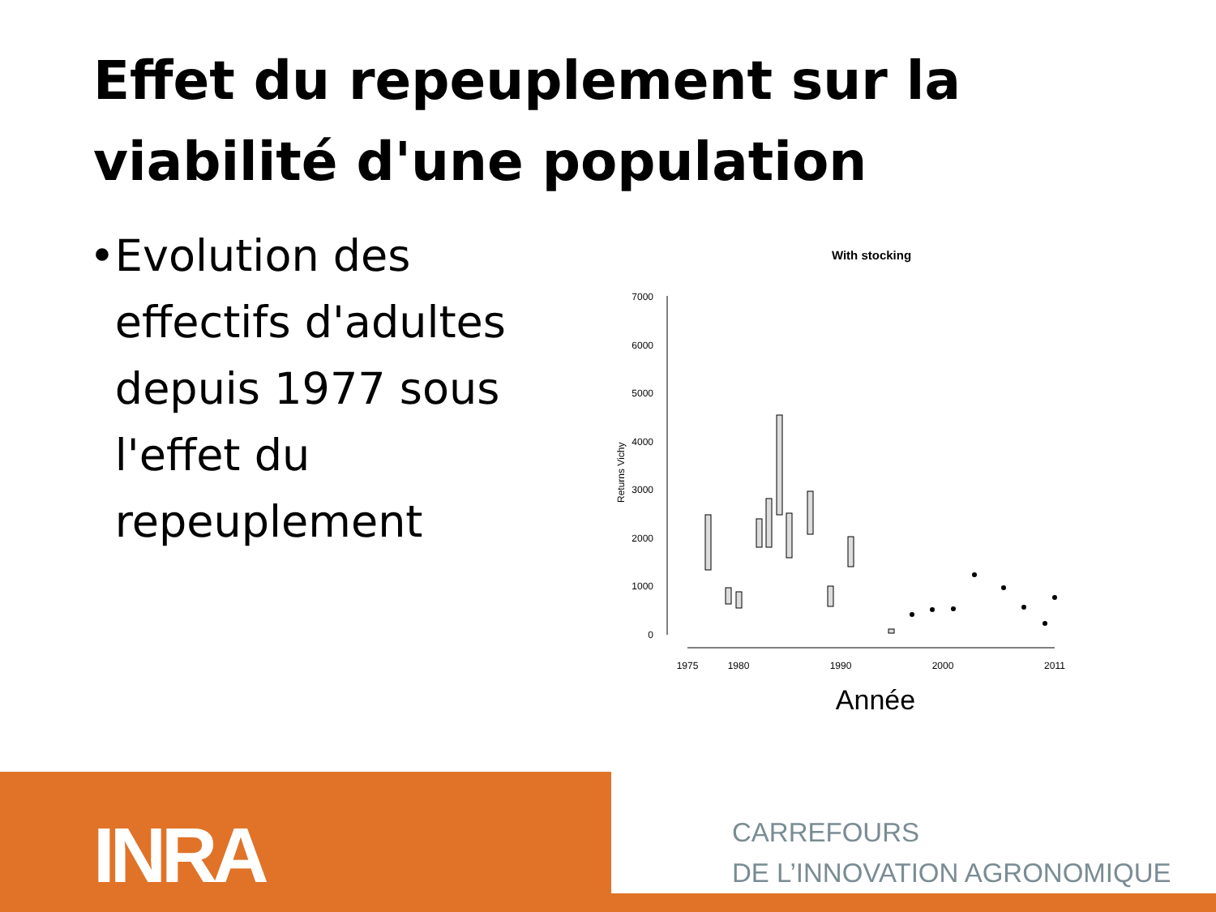Effet du repeuplement sur la viabilité d'une population
• Evolution des effectifs d'adultes depuis 1977 sous l'effet du repeuplement
With stocking
7000
6000
5000
4000
3000
2000
1000
0
Returns Vichy
1975
1980
1990
2000
2011
Année
INRA
CARREFOURS
DE L’INNOVATION AGRONOMIQUE